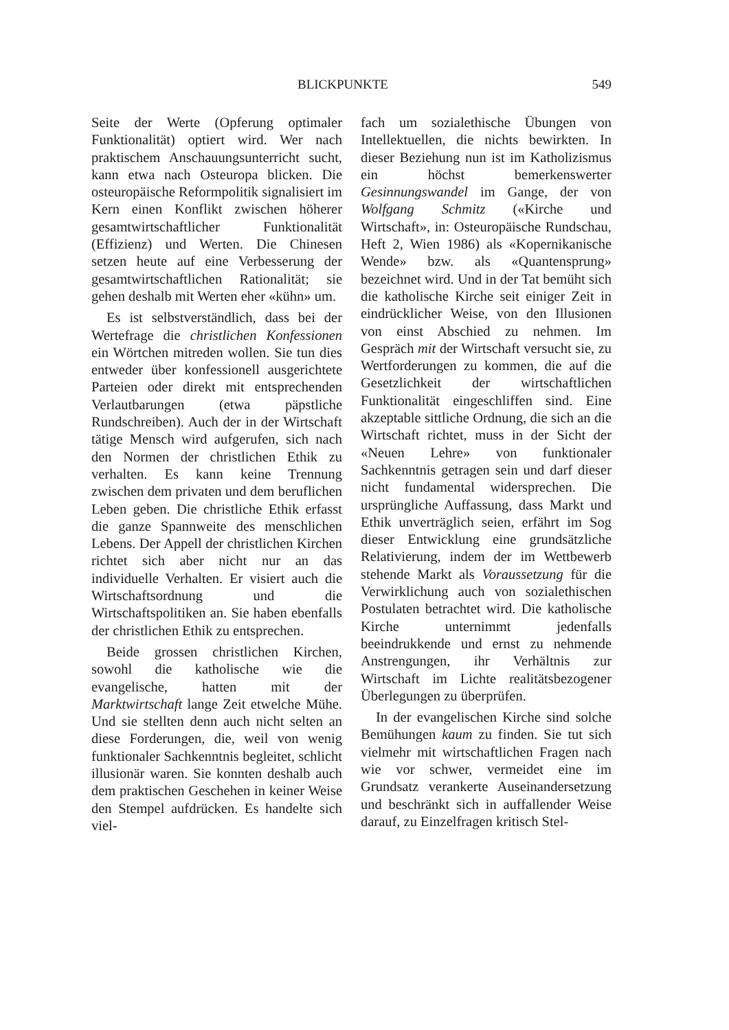BLICKPUNKTE 549
Seite der Werte (Opferung optimaler Funktionalität) optiert wird. Wer nach praktischem Anschauungsunterricht sucht, kann etwa nach Osteuropa blicken. Die osteuropäische Reformpolitik signalisiert im Kern einen Konflikt zwischen höherer gesamtwirtschaftlicher Funktionalität (Effizienz) und Werten. Die Chinesen setzen heute auf eine Verbesserung der gesamtwirtschaftlichen Rationalität; sie gehen deshalb mit Werten eher «kühn» um.
Es ist selbstverständlich, dass bei der Wertefrage die christlichen Konfessionen ein Wörtchen mitreden wollen. Sie tun dies entweder über konfessionell ausgerichtete Parteien oder direkt mit entsprechenden Verlautbarungen (etwa päpstliche Rundschreiben). Auch der in der Wirtschaft tätige Mensch wird aufgerufen, sich nach den Normen der christlichen Ethik zu verhalten. Es kann keine Trennung zwischen dem privaten und dem beruflichen Leben geben. Die christliche Ethik erfasst die ganze Spannweite des menschlichen Lebens. Der Appell der christlichen Kirchen richtet sich aber nicht nur an das individuelle Verhalten. Er visiert auch die Wirtschaftsordnung und die Wirtschaftspolitiken an. Sie haben ebenfalls der christlichen Ethik zu entsprechen.
Beide grossen christlichen Kirchen, sowohl die katholische wie die evangelische, hatten mit der Marktwirtschaft lange Zeit etwelche Mühe. Und sie stellten denn auch nicht selten an diese Forderungen, die, weil von wenig funktionaler Sachkenntnis begleitet, schlicht illusionär waren. Sie konnten deshalb auch dem praktischen Geschehen in keiner Weise den Stempel aufdrücken. Es handelte sich viel-
fach um sozialethische Übungen von Intellektuellen, die nichts bewirkten. In dieser Beziehung nun ist im Katholizismus ein höchst bemerkenswerter Gesinnungswandel im Gange, der von Wolfgang Schmitz («Kirche und Wirtschaft», in: Osteuropäische Rundschau, Heft 2, Wien 1986) als «Kopernikanische Wende» bzw. als «Quantensprung» bezeichnet wird. Und in der Tat bemüht sich die katholische Kirche seit einiger Zeit in eindrücklicher Weise, von den Illusionen von einst Abschied zu nehmen. Im Gespräch mit der Wirtschaft versucht sie, zu Wertforderungen zu kommen, die auf die Gesetzlichkeit der wirtschaftlichen Funktionalität eingeschliffen sind. Eine akzeptable sittliche Ordnung, die sich an die Wirtschaft richtet, muss in der Sicht der «Neuen Lehre» von funktionaler Sachkenntnis getragen sein und darf dieser nicht fundamental widersprechen. Die ursprüngliche Auffassung, dass Markt und Ethik unverträglich seien, erfährt im Sog dieser Entwicklung eine grundsätzliche Relativierung, indem der im Wettbewerb stehende Markt als Voraussetzung für die Verwirklichung auch von sozialethischen Postulaten betrachtet wird. Die katholische Kirche unternimmt jedenfalls beeindrukkende und ernst zu nehmende Anstrengungen, ihr Verhältnis zur Wirtschaft im Lichte realitätsbezogener Überlegungen zu überprüfen.
In der evangelischen Kirche sind solche Bemühungen kaum zu finden. Sie tut sich vielmehr mit wirtschaftlichen Fragen nach wie vor schwer, vermeidet eine im Grundsatz verankerte Auseinandersetzung und beschränkt sich in auffallender Weise darauf, zu Einzelfragen kritisch Stel-